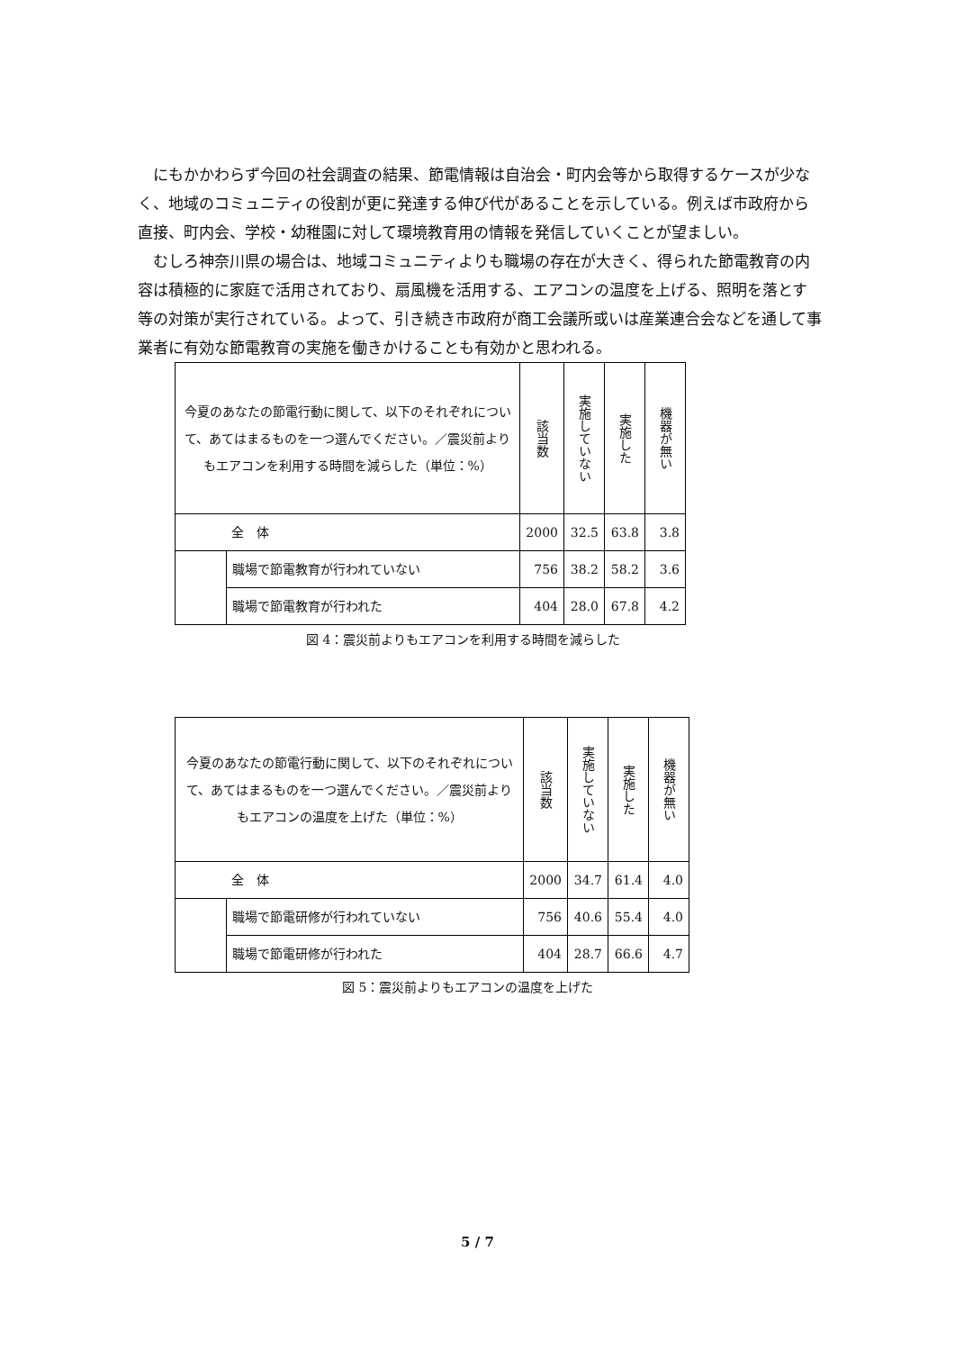にもかかわらず今回の社会調査の結果、節電情報は自治会・町内会等から取得するケースが少なく、地域のコミュニティの役割が更に発達する伸び代があることを示している。例えば市政府から直接、町内会、学校・幼稚園に対して環境教育用の情報を発信していくことが望ましい。
むしろ神奈川県の場合は、地域コミュニティよりも職場の存在が大きく、得られた節電教育の内容は積極的に家庭で活用されており、扇風機を活用する、エアコンの温度を上げる、照明を落とす等の対策が実行されている。よって、引き続き市政府が商工会議所或いは産業連合会などを通して事業者に有効な節電教育の実施を働きかけることも有効かと思われる。
| 今夏のあなたの節電行動に関して、以下のそれぞれについて、あてはまるものを一つ選んでください。／震災前よりもエアコンを利用する時間を減らした（単位：%） | | 該当数 | 実施していない | 実施した | 機器が無い |
| 全 体 | | 2000 | 32.5 | 63.8 | 3.8 |
| | 職場で節電教育が行われていない | 756 | 38.2 | 58.2 | 3.6 |
| | 職場で節電教育が行われた | 404 | 28.0 | 67.8 | 4.2 |
図 4：震災前よりもエアコンを利用する時間を減らした
| 今夏のあなたの節電行動に関して、以下のそれぞれについて、あてはまるものを一つ選んでください。／震災前よりもエアコンの温度を上げた（単位：%） | | 該当数 | 実施していない | 実施した | 機器が無い |
| 全 体 | | 2000 | 34.7 | 61.4 | 4.0 |
| | 職場で節電研修が行われていない | 756 | 40.6 | 55.4 | 4.0 |
| | 職場で節電研修が行われた | 404 | 28.7 | 66.6 | 4.7 |
図 5：震災前よりもエアコンの温度を上げた
5 / 7